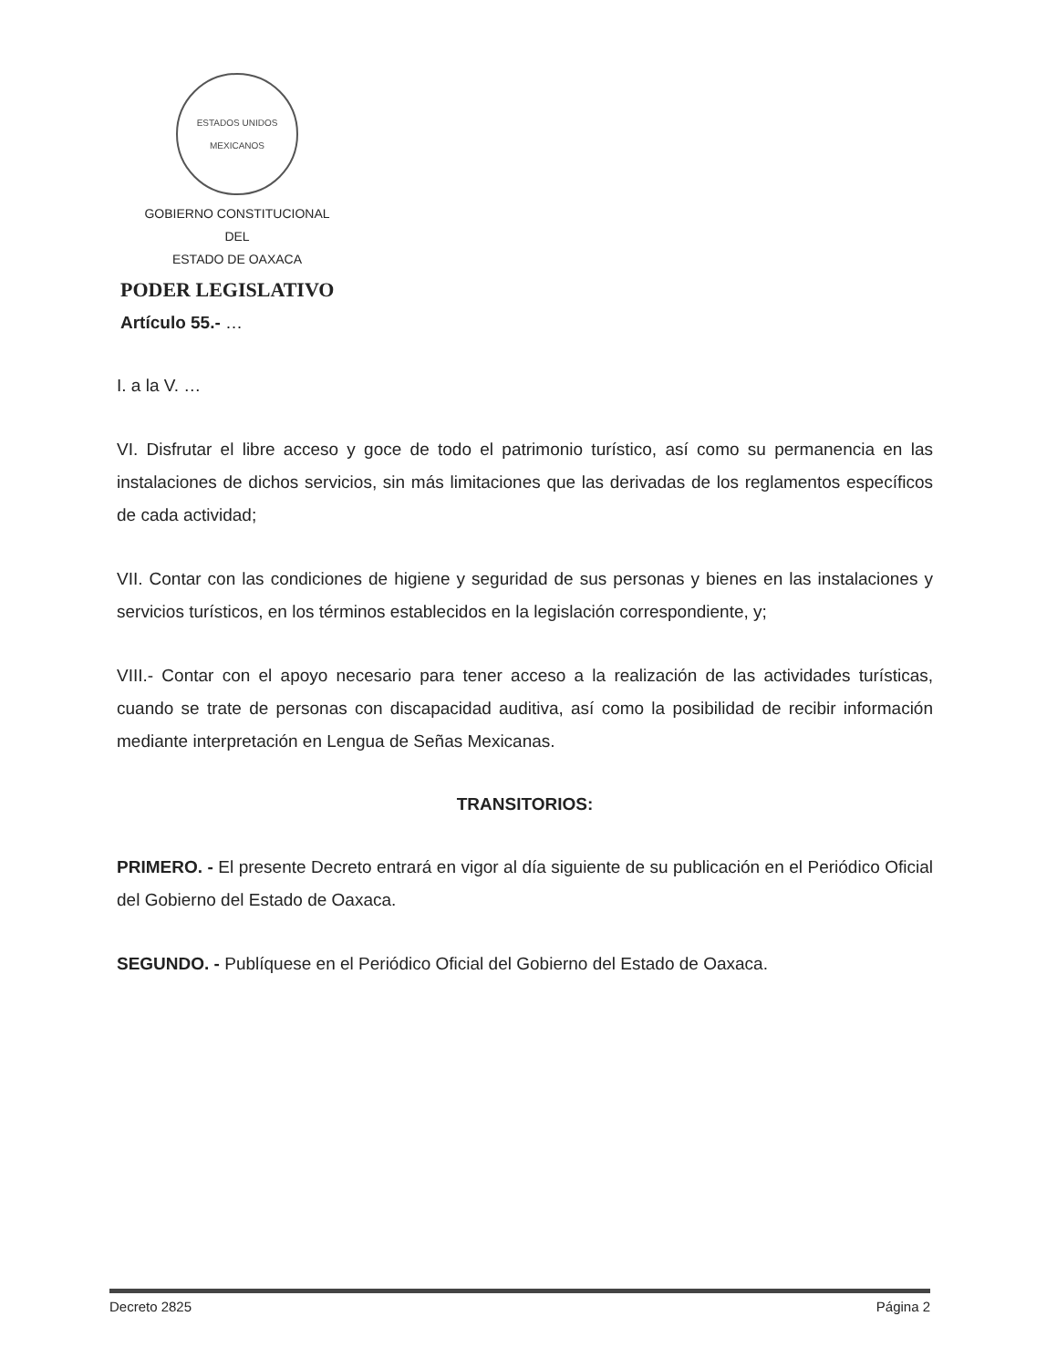ESTADOS UNIDOS MEXICANOS
GOBIERNO CONSTITUCIONAL
DEL
ESTADO DE OAXACA
PODER LEGISLATIVO
Artículo 55.- …
I. a la V. …
VI. Disfrutar el libre acceso y goce de todo el patrimonio turístico, así como su permanencia en las instalaciones de dichos servicios, sin más limitaciones que las derivadas de los reglamentos específicos de cada actividad;
VII. Contar con las condiciones de higiene y seguridad de sus personas y bienes en las instalaciones y servicios turísticos, en los términos establecidos en la legislación correspondiente, y;
VIII.- Contar con el apoyo necesario para tener acceso a la realización de las actividades turísticas, cuando se trate de personas con discapacidad auditiva, así como la posibilidad de recibir información mediante interpretación en Lengua de Señas Mexicanas.
TRANSITORIOS:
PRIMERO. - El presente Decreto entrará en vigor al día siguiente de su publicación en el Periódico Oficial del Gobierno del Estado de Oaxaca.
SEGUNDO. - Publíquese en el Periódico Oficial del Gobierno del Estado de Oaxaca.
Decreto 2825 Página 2